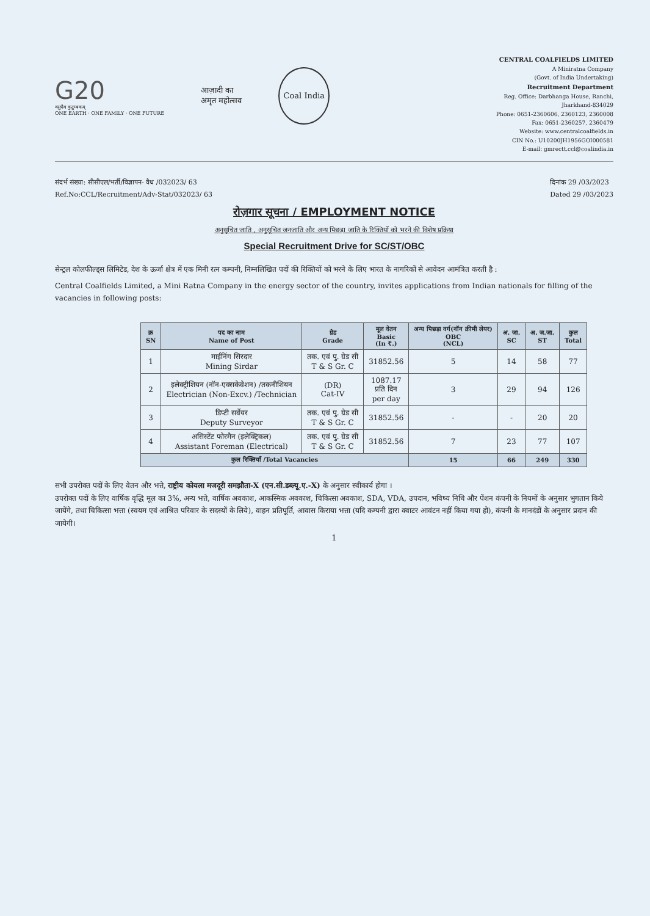G20
वसुधैव कुटुम्बकम्
ONE EARTH · ONE FAMILY · ONE FUTURE
आज़ादी का
अमृत महोत्सव
Coal India
CENTRAL COALFIELDS LIMITED
A Miniratna Company
(Govt. of India Undertaking)
Recruitment Department
Reg. Office: Darbhanga House, Ranchi,
Jharkhand-834029
Phone: 0651-2360606, 2360123, 2360008
Fax: 0651-2360257, 2360479
Website: www.centralcoalfields.in
CIN No.: U10200JH1956GOI000581
E-mail: gmrectt.ccl@coalindia.in
संदर्भ संख्या: सीसीएल/भर्ती/विज्ञापन- वैध /032023/ 63
Ref.No:CCL/Recruitment/Adv-Stat/032023/ 63
दिनांक 29 /03/2023
Dated 29 /03/2023
रोज़गार सूचना / EMPLOYMENT NOTICE
अनुसूचित जाति , अनुसूचित जनजाति और अन्य पिछड़ा जाति के रिक्तियों को भरने की विशेष प्रक्रिया
Special Recruitment Drive for SC/ST/OBC
सेन्ट्रल कोलफील्ड्स लिमिटेड, देश के ऊर्जा क्षेत्र में एक मिनी रत्न कम्पनी, निम्नलिखित पदों की रिक्तियों को भरने के लिए भारत के नागरिकों से आवेदन आमंत्रित करती है :
Central Coalfields Limited, a Mini Ratna Company in the energy sector of the country, invites applications from Indian nationals for filling of the vacancies in following posts:
| क्र SN | पद का नाम Name of Post | ग्रेड Grade | मूल वेतन Basic (In ₹.) | अन्य पिछड़ा वर्ग(नॉन क्रीमी लेयर) OBC (NCL) | अ. जा. SC | अ. ज.जा. ST | कुल Total |
| --- | --- | --- | --- | --- | --- | --- | --- |
| 1 | माईनिंग सिरदार Mining Sirdar | तक. एवं पु. ग्रेड सी T & S Gr. C | 31852.56 | 5 | 14 | 58 | 77 |
| 2 | इलेक्ट्रीशियन (नॉन-एक्सकेवेशन) /तकनीशियन Electrician (Non-Excv.) /Technician | (DR) Cat-IV | 1087.17 प्रति दिन per day | 3 | 29 | 94 | 126 |
| 3 | डिप्टी सर्वेयर Deputy Surveyor | तक. एवं पु. ग्रेड सी T & S Gr. C | 31852.56 | - | - | 20 | 20 |
| 4 | असिस्टेंट फोरमैन (इलेक्ट्रिकल) Assistant Foreman (Electrical) | तक. एवं पु. ग्रेड सी T & S Gr. C | 31852.56 | 7 | 23 | 77 | 107 |
| कुल रिक्तियाँ /Total Vacancies | | | | 15 | 66 | 249 | 330 |
सभी उपरोक्त पदों के लिए वेतन और भत्ते, राष्ट्रीय कोयला मजदूरी समझौता-X (एन.सी.डब्ल्यू.ए.-X) के अनुसार स्वीकार्य होगा ।
उपरोक्त पदों के लिए वार्षिक वृद्धि मूल का 3%, अन्य भत्ते, वार्षिक अवकाश, आकस्मिक अवकाश, चिकित्सा अवकाश, SDA, VDA, उपदान, भविष्य निधि और पेंशन कंपनी के नियमों के अनुसार भुगतान किये जायेंगे, तथा चिकित्सा भत्ता (स्वयम एवं आश्रित परिवार के सदस्यों के लिये), वाहन प्रतिपूर्ति, आवास किराया भत्ता (यदि कम्पनी द्वारा क्वाटर आवंटन नहीं किया गया हो), कंपनी के मानदंडों के अनुसार प्रदान की जायेगी।
1